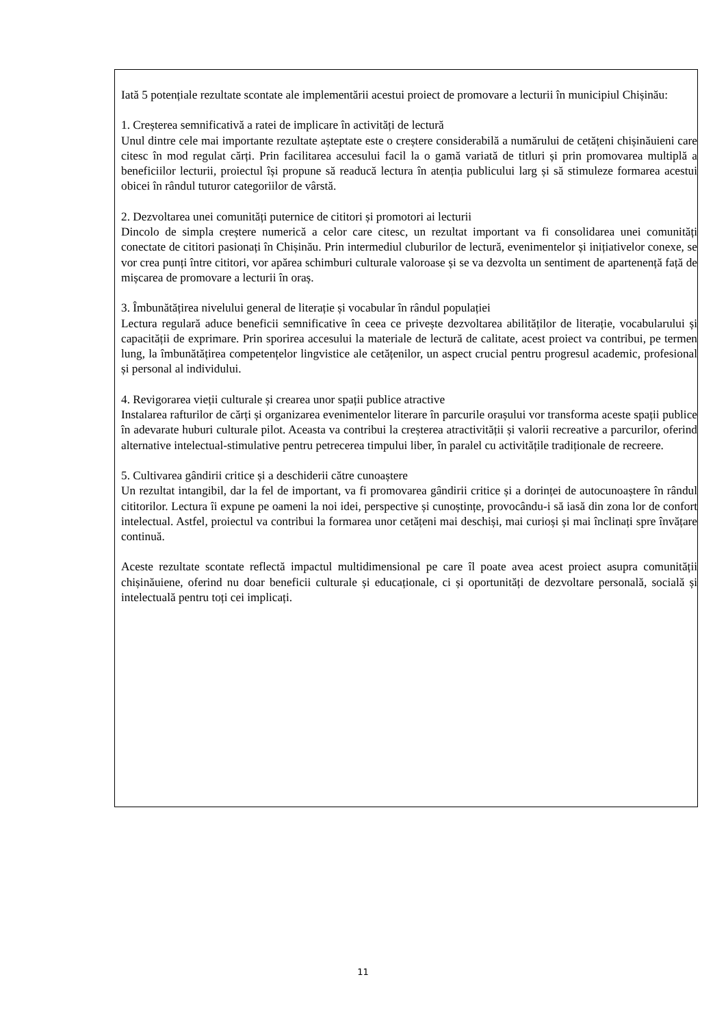Iată 5 potențiale rezultate scontate ale implementării acestui proiect de promovare a lecturii în municipiul Chișinău:
1. Creșterea semnificativă a ratei de implicare în activități de lectură
Unul dintre cele mai importante rezultate așteptate este o creștere considerabilă a numărului de cetățeni chișinăuieni care citesc în mod regulat cărți. Prin facilitarea accesului facil la o gamă variată de titluri și prin promovarea multiplă a beneficiilor lecturii, proiectul își propune să readucă lectura în atenția publicului larg și să stimuleze formarea acestui obicei în rândul tuturor categoriilor de vârstă.
2. Dezvoltarea unei comunități puternice de cititori și promotori ai lecturii
Dincolo de simpla creștere numerică a celor care citesc, un rezultat important va fi consolidarea unei comunități conectate de cititori pasionați în Chișinău. Prin intermediul cluburilor de lectură, evenimentelor și inițiativelor conexe, se vor crea punți între cititori, vor apărea schimburi culturale valoroase și se va dezvolta un sentiment de apartenență față de mișcarea de promovare a lecturii în oraș.
3. Îmbunătățirea nivelului general de literație și vocabular în rândul populației
Lectura regulară aduce beneficii semnificative în ceea ce privește dezvoltarea abilităților de literație, vocabularului și capacității de exprimare. Prin sporirea accesului la materiale de lectură de calitate, acest proiect va contribui, pe termen lung, la îmbunătățirea competențelor lingvistice ale cetățenilor, un aspect crucial pentru progresul academic, profesional și personal al individului.
4. Revigorarea vieții culturale și crearea unor spații publice atractive
Instalarea rafturilor de cărți și organizarea evenimentelor literare în parcurile orașului vor transforma aceste spații publice în adevarate huburi culturale pilot. Aceasta va contribui la creșterea atractivității și valorii recreative a parcurilor, oferind alternative intelectual-stimulative pentru petrecerea timpului liber, în paralel cu activitățile tradiționale de recreere.
5. Cultivarea gândirii critice și a deschiderii către cunoaștere
Un rezultat intangibil, dar la fel de important, va fi promovarea gândirii critice și a dorinței de autocunoaștere în rândul cititorilor. Lectura îi expune pe oameni la noi idei, perspective și cunoștințe, provocându-i să iasă din zona lor de confort intelectual. Astfel, proiectul va contribui la formarea unor cetățeni mai deschiși, mai curioși și mai înclinați spre învățare continuă.
Aceste rezultate scontate reflectă impactul multidimensional pe care îl poate avea acest proiect asupra comunității chișinăuiene, oferind nu doar beneficii culturale și educaționale, ci și oportunități de dezvoltare personală, socială și intelectuală pentru toți cei implicați.
11